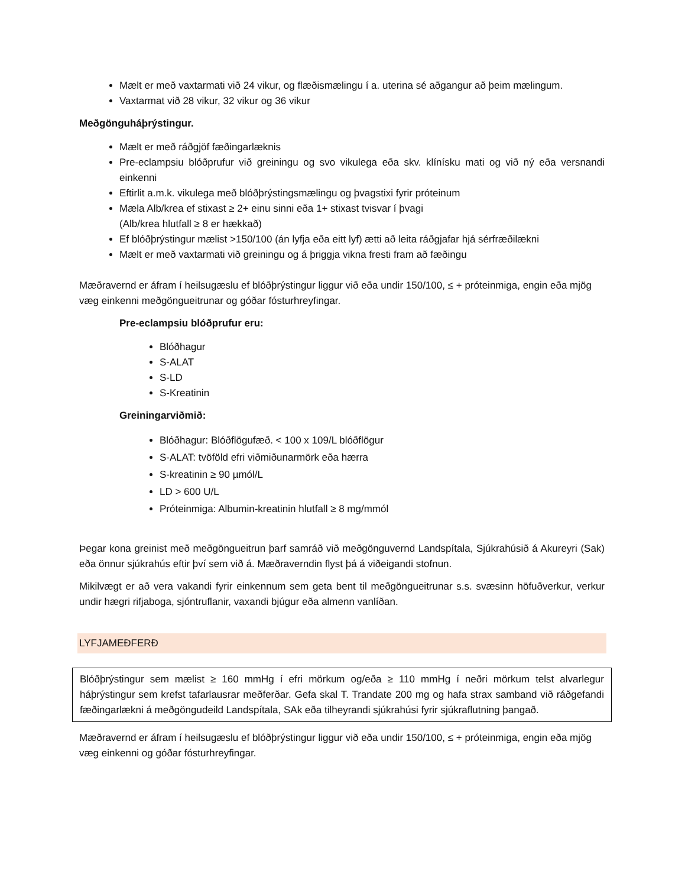Mælt er með vaxtarmati við 24 vikur, og flæðismælingu í a. uterina sé aðgangur að þeim mælingum.
Vaxtarmat við 28 vikur, 32 vikur og 36 vikur
Meðgönguháþrýstingur.
Mælt er með ráðgjöf fæðingarlæknis
Pre-eclampsiu blóðprufur við greiningu og svo vikulega eða skv. klínísku mati og við ný eða versnandi einkenni
Eftirlit a.m.k. vikulega með blóðþrýstingsmælingu og þvagstixi fyrir próteinum
Mæla Alb/krea ef stixast ≥ 2+ einu sinni eða 1+ stixast tvisvar í þvagi
(Alb/krea hlutfall ≥ 8 er hækkað)
Ef blóðþrýstingur mælist >150/100 (án lyfja eða eitt lyf) ætti að leita ráðgjafar hjá sérfræðilækni
Mælt er með vaxtarmati við greiningu og á þriggja vikna fresti fram að fæðingu
Mæðravernd er áfram í heilsugæslu ef blóðþrýstingur liggur við eða undir 150/100, ≤ + próteinmiga, engin eða mjög væg einkenni meðgöngueitrunar og góðar fósturhreyfingar.
Pre-eclampsiu blóðprufur eru:
Blóðhagur
S-ALAT
S-LD
S-Kreatinin
Greiningarviðmið:
Blóðhagur: Blóðflögufæð. < 100 x 109/L blóðflögur
S-ALAT: tvöföld efri viðmiðunarmörk eða hærra
S-kreatinin ≥ 90 µmól/L
LD > 600 U/L
Próteinmiga: Albumin-kreatinin hlutfall ≥ 8 mg/mmól
Þegar kona greinist með meðgöngueitrun þarf samráð við meðgönguvernd Landspítala, Sjúkrahúsið á Akureyri (Sak) eða önnur sjúkrahús eftir því sem við á. Mæðraverndin flyst þá á viðeigandi stofnun.
Mikilvægt er að vera vakandi fyrir einkennum sem geta bent til meðgöngueitrunar s.s. svæsinn höfuðverkur, verkur undir hægri rifjaboga, sjóntruflanir, vaxandi bjúgur eða almenn vanlíðan.
LYFJAMEÐFERÐ
Blóðþrýstingur sem mælist ≥ 160 mmHg í efri mörkum og/eða ≥ 110 mmHg í neðri mörkum telst alvarlegur háþrýstingur sem krefst tafarlausrar meðferðar. Gefa skal T. Trandate 200 mg og hafa strax samband við ráðgefandi fæðingarlækni á meðgöngudeild Landspítala, SAk eða tilheyrandi sjúkrahúsi fyrir sjúkraflutning þangað.
Mæðravernd er áfram í heilsugæslu ef blóðþrýstingur liggur við eða undir 150/100, ≤ + próteinmiga, engin eða mjög væg einkenni og góðar fósturhreyfingar.